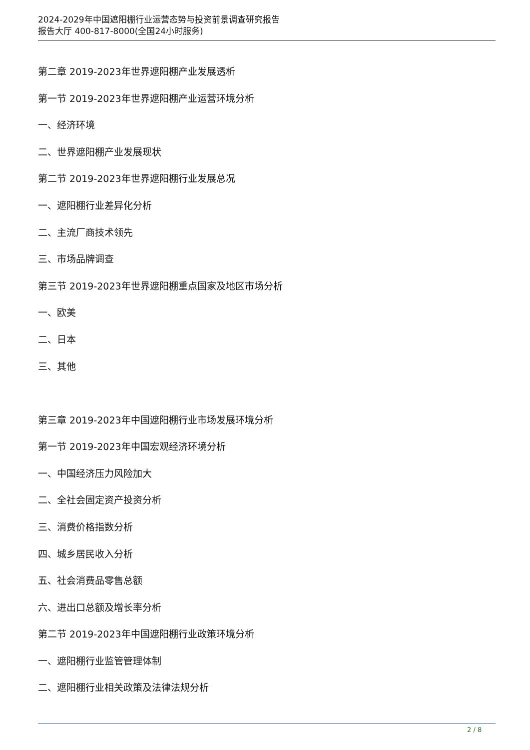2024-2029年中国遮阳棚行业运营态势与投资前景调查研究报告
报告大厅 400-817-8000(全国24小时服务)
第二章 2019-2023年世界遮阳棚产业发展透析
第一节 2019-2023年世界遮阳棚产业运营环境分析
一、经济环境
二、世界遮阳棚产业发展现状
第二节 2019-2023年世界遮阳棚行业发展总况
一、遮阳棚行业差异化分析
二、主流厂商技术领先
三、市场品牌调查
第三节 2019-2023年世界遮阳棚重点国家及地区市场分析
一、欧美
二、日本
三、其他
第三章 2019-2023年中国遮阳棚行业市场发展环境分析
第一节 2019-2023年中国宏观经济环境分析
一、中国经济压力风险加大
二、全社会固定资产投资分析
三、消费价格指数分析
四、城乡居民收入分析
五、社会消费品零售总额
六、进出口总额及增长率分析
第二节 2019-2023年中国遮阳棚行业政策环境分析
一、遮阳棚行业监管管理体制
二、遮阳棚行业相关政策及法律法规分析
2 / 8